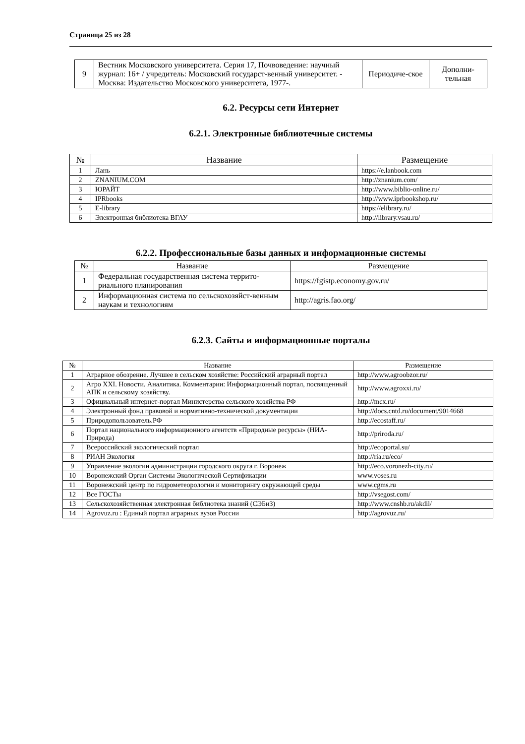Страница 25 из 28
| 9 | Вестник Московского университета. Серия 17, Почвоведение: научный журнал: 16+ / учредитель: Московский государст-венный университет. - Москва: Издательство Московского университета, 1977-. | Периодиче-ское | Дополни-тельная |
6.2. Ресурсы сети Интернет
6.2.1. Электронные библиотечные системы
| № | Название | Размещение |
| --- | --- | --- |
| 1 | Лань | https://e.lanbook.com |
| 2 | ZNANIUM.COM | http://znanium.com/ |
| 3 | ЮРАЙТ | http://www.biblio-online.ru/ |
| 4 | IPRbooks | http://www.iprbookshop.ru/ |
| 5 | E-library | https://elibrary.ru/ |
| 6 | Электронная библиотека ВГАУ | http://library.vsau.ru/ |
6.2.2. Профессиональные базы данных и информационные системы
| № | Название | Размещение |
| --- | --- | --- |
| 1 | Федеральная государственная система террито-риального планирования | https://fgistp.economy.gov.ru/ |
| 2 | Информационная система по сельскохозяйст-венным наукам и технологиям | http://agris.fao.org/ |
6.2.3. Сайты и информационные порталы
| № | Название | Размещение |
| --- | --- | --- |
| 1 | Аграрное обозрение. Лучшее в сельском хозяйстве: Российский аграрный портал | http://www.agroobzor.ru/ |
| 2 | Агро XXI. Новости. Аналитика. Комментарии: Информационный портал, посвященный АПК и сельскому хозяйству. | http://www.agroxxi.ru/ |
| 3 | Официальный интернет-портал Министерства сельского хозяйства РФ | http://mcx.ru/ |
| 4 | Электронный фонд правовой и нормативно-технической документации | http://docs.cntd.ru/document/9014668 |
| 5 | Природопользователь.РФ | http://ecostaff.ru/ |
| 6 | Портал национального информационного агентств «Природные ресурсы» (НИА-Природа) | http://priroda.ru/ |
| 7 | Всероссийский экологический портал | http://ecoportal.su/ |
| 8 | РИАН Экология | http://ria.ru/eco/ |
| 9 | Управление экологии администрации городского округа г. Воронеж | http://eco.voronezh-city.ru/ |
| 10 | Воронежский Орган Системы Экологической Сертификации | www.voses.ru |
| 11 | Воронежский центр по гидрометеорологии и мониторингу окружающей среды | www.cgms.ru |
| 12 | Все ГОСТы | http://vsegost.com/ |
| 13 | Сельскохозяйственная электронная библиотека знаний (СЭБиЗ) | http://www.cnshb.ru/akdil/ |
| 14 | Agrovuz.ru : Единый портал аграрных вузов России | http://agrovuz.ru/ |